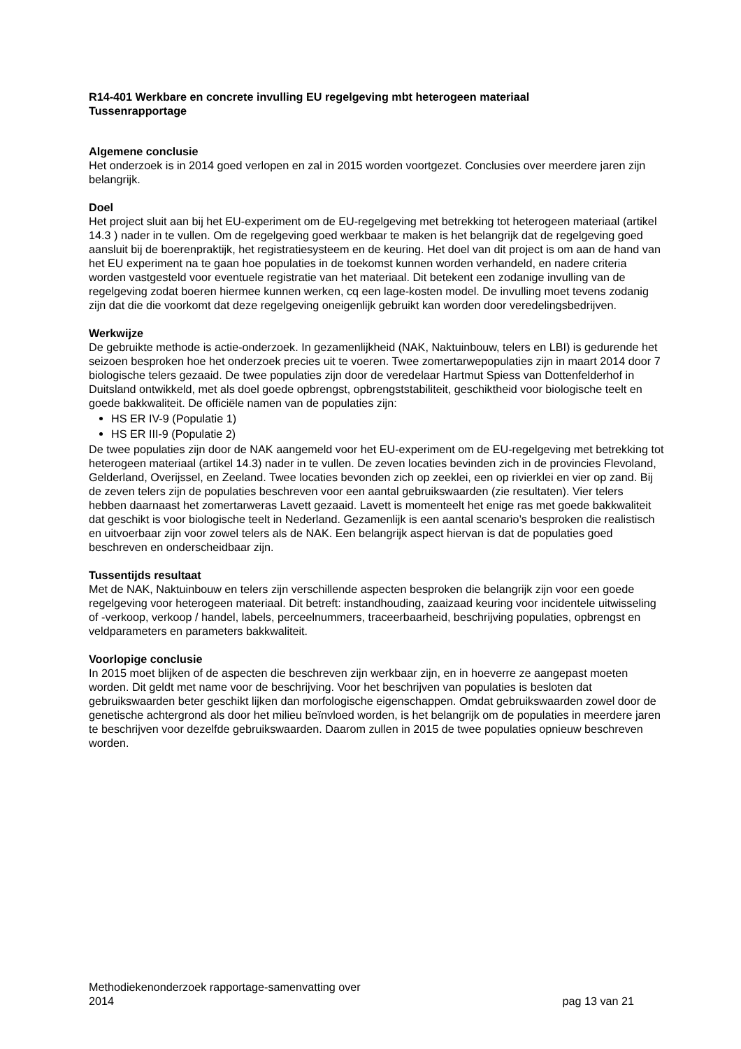R14-401 Werkbare en concrete invulling EU regelgeving mbt heterogeen materiaal
Tussenrapportage
Algemene conclusie
Het onderzoek is in 2014 goed verlopen en zal in 2015 worden voortgezet. Conclusies over meerdere jaren zijn belangrijk.
Doel
Het project sluit aan bij het EU-experiment om de EU-regelgeving met betrekking tot heterogeen materiaal (artikel 14.3 ) nader in te vullen. Om de regelgeving goed werkbaar te maken is het belangrijk dat de regelgeving goed aansluit bij de boerenpraktijk, het registratiesysteem en de keuring. Het doel van dit project is om aan de hand van het EU experiment na te gaan hoe populaties in de toekomst kunnen worden verhandeld, en nadere criteria worden vastgesteld voor eventuele registratie van het materiaal. Dit betekent een zodanige invulling van de regelgeving zodat boeren hiermee kunnen werken, cq een lage-kosten model. De invulling moet tevens zodanig zijn dat die die voorkomt dat deze regelgeving oneigenlijk gebruikt kan worden door veredelingsbedrijven.
Werkwijze
De gebruikte methode is actie-onderzoek. In gezamenlijkheid (NAK, Naktuinbouw, telers en LBI) is gedurende het seizoen besproken hoe het onderzoek precies uit te voeren. Twee zomertarwepopulaties zijn in maart 2014 door 7 biologische telers gezaaid. De twee populaties zijn door de veredelaar Hartmut Spiess van Dottenfelderhof in Duitsland ontwikkeld, met als doel goede opbrengst, opbrengststabiliteit, geschiktheid voor biologische teelt en goede bakkwaliteit. De officiële namen van de populaties zijn:
HS ER IV-9 (Populatie 1)
HS ER III-9 (Populatie 2)
De twee populaties zijn door de NAK aangemeld voor het EU-experiment om de EU-regelgeving met betrekking tot heterogeen materiaal (artikel 14.3) nader in te vullen. De zeven locaties bevinden zich in de provincies Flevoland, Gelderland, Overijssel, en Zeeland. Twee locaties bevonden zich op zeeklei, een op rivierklei en vier op zand. Bij de zeven telers zijn de populaties beschreven voor een aantal gebruikswaarden (zie resultaten). Vier telers hebben daarnaast het zomertarweras Lavett gezaaid. Lavett is momenteelt het enige ras met goede bakkwaliteit dat geschikt is voor biologische teelt in Nederland. Gezamenlijk is een aantal scenario’s besproken die realistisch en uitvoerbaar zijn voor zowel telers als de NAK. Een belangrijk aspect hiervan is dat de populaties goed beschreven en onderscheidbaar zijn.
Tussentijds resultaat
Met de NAK, Naktuinbouw en telers zijn verschillende aspecten besproken die belangrijk zijn voor een goede regelgeving voor heterogeen materiaal. Dit betreft: instandhouding, zaaizaad keuring voor incidentele uitwisseling of -verkoop, verkoop / handel, labels, perceelnummers, traceerbaarheid, beschrijving populaties, opbrengst en veldparameters en parameters bakkwaliteit.
Voorlopige conclusie
In 2015 moet blijken of de aspecten die beschreven zijn werkbaar zijn, en in hoeverre ze aangepast moeten worden. Dit geldt met name voor de beschrijving. Voor het beschrijven van populaties is besloten dat gebruikswaarden beter geschikt lijken dan morfologische eigenschappen. Omdat gebruikswaarden zowel door de genetische achtergrond als door het milieu beïnvloed worden, is het belangrijk om de populaties in meerdere jaren te beschrijven voor dezelfde gebruikswaarden. Daarom zullen in 2015 de twee populaties opnieuw beschreven worden.
Methodiekenonderzoek rapportage-samenvatting over
2014
pag 13 van 21